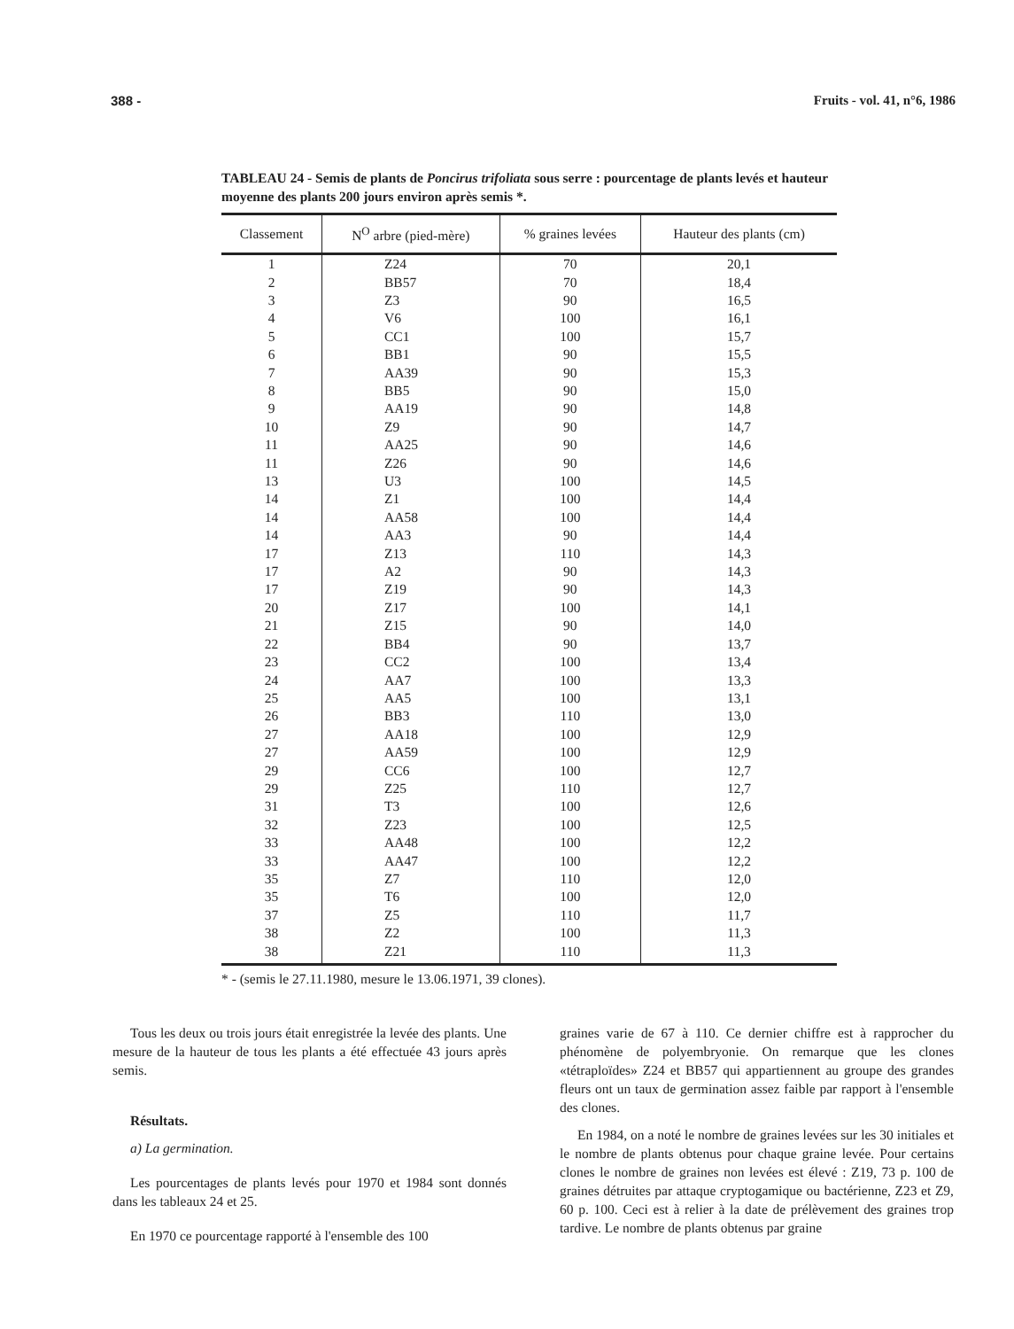388 - Fruits - vol. 41, n°6, 1986
TABLEAU 24 - Semis de plants de Poncirus trifoliata sous serre : pourcentage de plants levés et hauteur moyenne des plants 200 jours environ après semis *.
| Classement | N<sup>O</sup> arbre (pied-mère) | % graines levées | Hauteur des plants (cm) |
| --- | --- | --- | --- |
| 1 | Z24 | 70 | 20,1 |
| 2 | BB57 | 70 | 18,4 |
| 3 | Z3 | 90 | 16,5 |
| 4 | V6 | 100 | 16,1 |
| 5 | CC1 | 100 | 15,7 |
| 6 | BB1 | 90 | 15,5 |
| 7 | AA39 | 90 | 15,3 |
| 8 | BB5 | 90 | 15,0 |
| 9 | AA19 | 90 | 14,8 |
| 10 | Z9 | 90 | 14,7 |
| 11 | AA25 | 90 | 14,6 |
| 11 | Z26 | 90 | 14,6 |
| 13 | U3 | 100 | 14,5 |
| 14 | Z1 | 100 | 14,4 |
| 14 | AA58 | 100 | 14,4 |
| 14 | AA3 | 90 | 14,4 |
| 17 | Z13 | 110 | 14,3 |
| 17 | A2 | 90 | 14,3 |
| 17 | Z19 | 90 | 14,3 |
| 20 | Z17 | 100 | 14,1 |
| 21 | Z15 | 90 | 14,0 |
| 22 | BB4 | 90 | 13,7 |
| 23 | CC2 | 100 | 13,4 |
| 24 | AA7 | 100 | 13,3 |
| 25 | AA5 | 100 | 13,1 |
| 26 | BB3 | 110 | 13,0 |
| 27 | AA18 | 100 | 12,9 |
| 27 | AA59 | 100 | 12,9 |
| 29 | CC6 | 100 | 12,7 |
| 29 | Z25 | 110 | 12,7 |
| 31 | T3 | 100 | 12,6 |
| 32 | Z23 | 100 | 12,5 |
| 33 | AA48 | 100 | 12,2 |
| 33 | AA47 | 100 | 12,2 |
| 35 | Z7 | 110 | 12,0 |
| 35 | T6 | 100 | 12,0 |
| 37 | Z5 | 110 | 11,7 |
| 38 | Z2 | 100 | 11,3 |
| 38 | Z21 | 110 | 11,3 |
* - (semis le 27.11.1980, mesure le 13.06.1971, 39 clones).
Tous les deux ou trois jours était enregistrée la levée des plants. Une mesure de la hauteur de tous les plants a été effectuée 43 jours après semis.
Résultats.
a) La germination.
Les pourcentages de plants levés pour 1970 et 1984 sont donnés dans les tableaux 24 et 25.
En 1970 ce pourcentage rapporté à l'ensemble des 100
graines varie de 67 à 110. Ce dernier chiffre est à rapprocher du phénomène de polyembryonie. On remarque que les clones «tétraploïdes» Z24 et BB57 qui appartiennent au groupe des grandes fleurs ont un taux de germination assez faible par rapport à l'ensemble des clones.
En 1984, on a noté le nombre de graines levées sur les 30 initiales et le nombre de plants obtenus pour chaque graine levée. Pour certains clones le nombre de graines non levées est élevé : Z19, 73 p. 100 de graines détruites par attaque cryptogamique ou bactérienne, Z23 et Z9, 60 p. 100. Ceci est à relier à la date de prélèvement des graines trop tardive. Le nombre de plants obtenus par graine